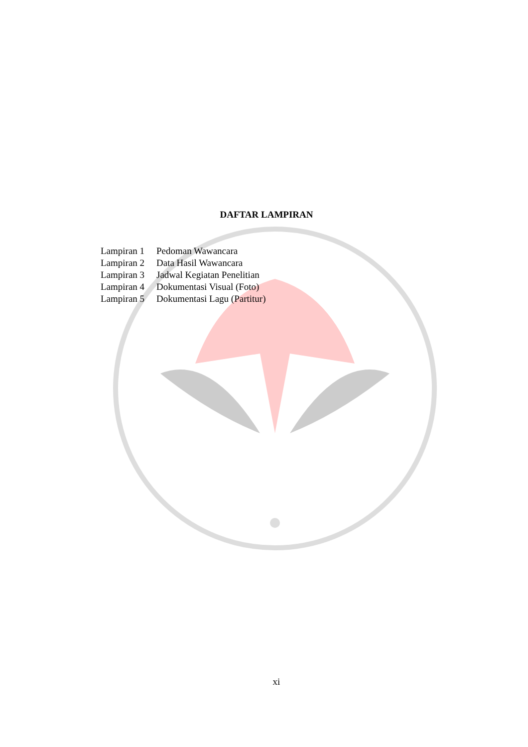DAFTAR LAMPIRAN
Lampiran 1 Pedoman Wawancara
Lampiran 2 Data Hasil Wawancara
Lampiran 3 Jadwal Kegiatan Penelitian
Lampiran 4 Dokumentasi Visual (Foto)
Lampiran 5 Dokumentasi Lagu (Partitur)
xi